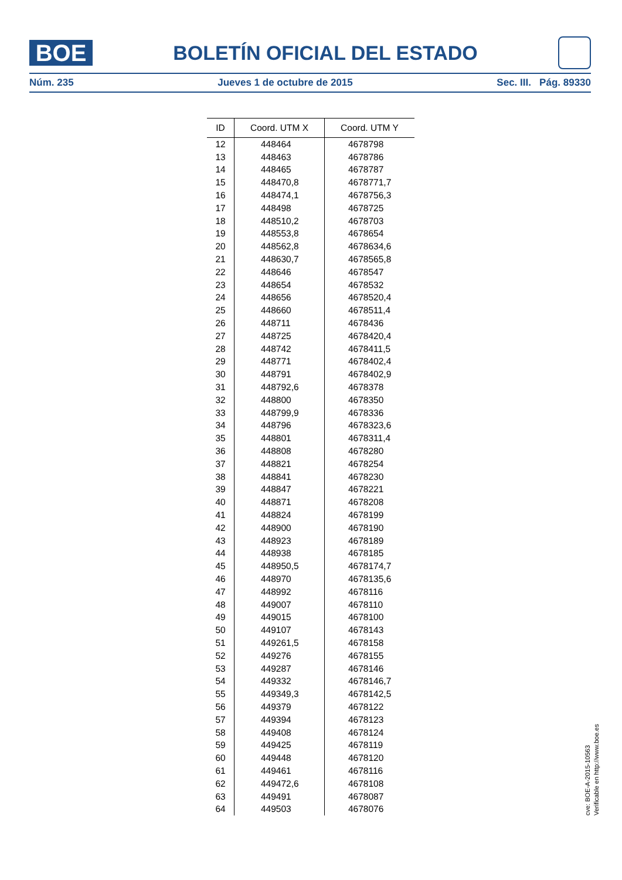BOE
BOLETÍN OFICIAL DEL ESTADO
Núm. 235 Jueves 1 de octubre de 2015 Sec. III. Pág. 89330
| ID | Coord. UTM X | Coord. UTM Y |
| --- | --- | --- |
| 12 | 448464 | 4678798 |
| 13 | 448463 | 4678786 |
| 14 | 448465 | 4678787 |
| 15 | 448470,8 | 4678771,7 |
| 16 | 448474,1 | 4678756,3 |
| 17 | 448498 | 4678725 |
| 18 | 448510,2 | 4678703 |
| 19 | 448553,8 | 4678654 |
| 20 | 448562,8 | 4678634,6 |
| 21 | 448630,7 | 4678565,8 |
| 22 | 448646 | 4678547 |
| 23 | 448654 | 4678532 |
| 24 | 448656 | 4678520,4 |
| 25 | 448660 | 4678511,4 |
| 26 | 448711 | 4678436 |
| 27 | 448725 | 4678420,4 |
| 28 | 448742 | 4678411,5 |
| 29 | 448771 | 4678402,4 |
| 30 | 448791 | 4678402,9 |
| 31 | 448792,6 | 4678378 |
| 32 | 448800 | 4678350 |
| 33 | 448799,9 | 4678336 |
| 34 | 448796 | 4678323,6 |
| 35 | 448801 | 4678311,4 |
| 36 | 448808 | 4678280 |
| 37 | 448821 | 4678254 |
| 38 | 448841 | 4678230 |
| 39 | 448847 | 4678221 |
| 40 | 448871 | 4678208 |
| 41 | 448824 | 4678199 |
| 42 | 448900 | 4678190 |
| 43 | 448923 | 4678189 |
| 44 | 448938 | 4678185 |
| 45 | 448950,5 | 4678174,7 |
| 46 | 448970 | 4678135,6 |
| 47 | 448992 | 4678116 |
| 48 | 449007 | 4678110 |
| 49 | 449015 | 4678100 |
| 50 | 449107 | 4678143 |
| 51 | 449261,5 | 4678158 |
| 52 | 449276 | 4678155 |
| 53 | 449287 | 4678146 |
| 54 | 449332 | 4678146,7 |
| 55 | 449349,3 | 4678142,5 |
| 56 | 449379 | 4678122 |
| 57 | 449394 | 4678123 |
| 58 | 449408 | 4678124 |
| 59 | 449425 | 4678119 |
| 60 | 449448 | 4678120 |
| 61 | 449461 | 4678116 |
| 62 | 449472,6 | 4678108 |
| 63 | 449491 | 4678087 |
| 64 | 449503 | 4678076 |
cve: BOE-A-2015-10563
Verificable en http://www.boe.es